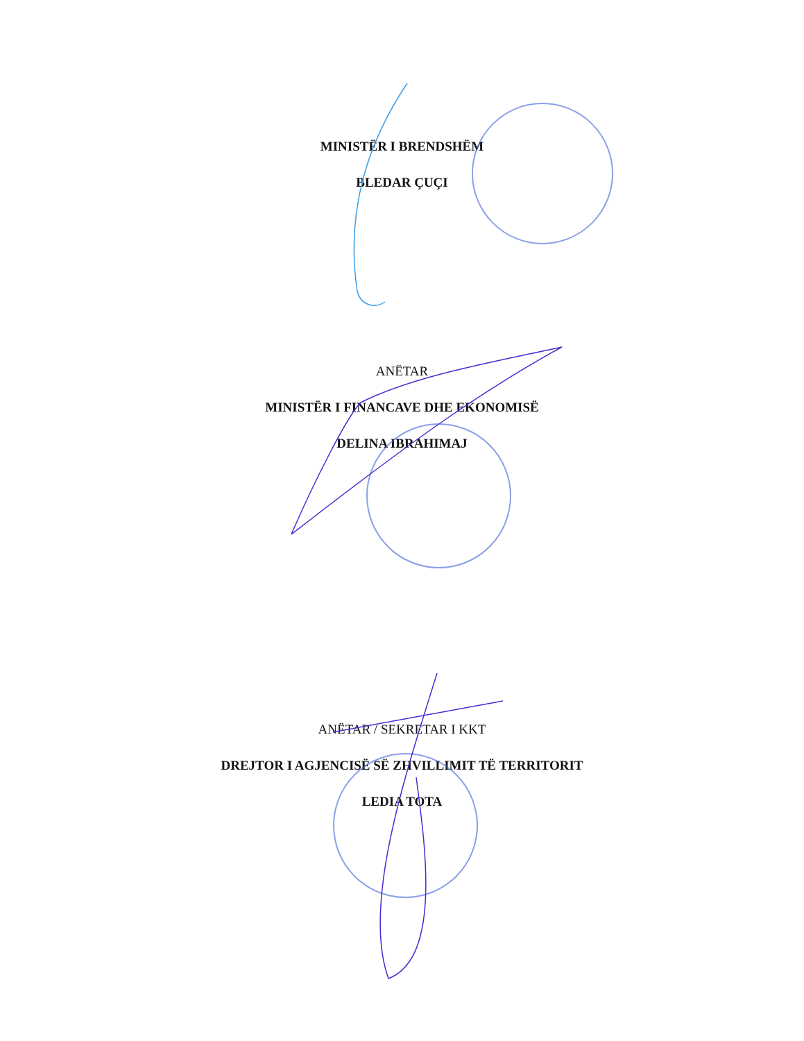MINISTËR I BRENDSHËM
BLEDAR ÇUÇI
ANËTAR
MINISTËR I FINANCAVE DHE EKONOMISË
DELINA IBRAHIMAJ
ANËTAR / SEKRETAR I KKT
DREJTOR I AGJENCISË SË ZHVILLIMIT TË TERRITORIT
LEDIA TOTA